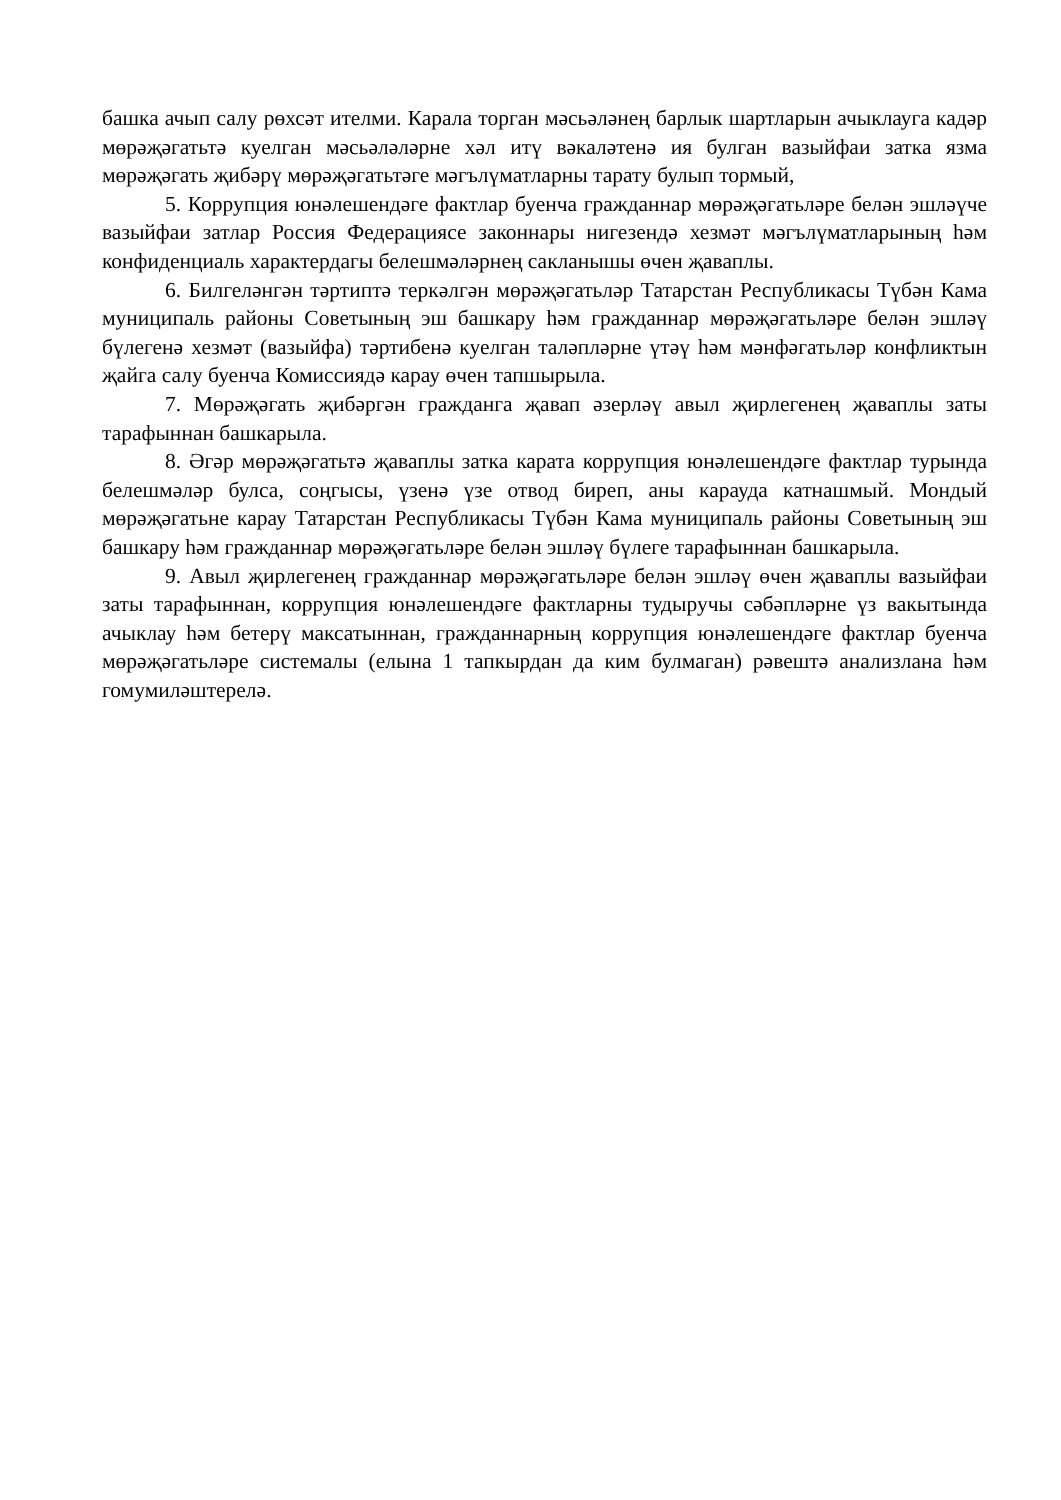башка ачып салу рөхсәт ителми. Карала торган мәсьәләнең барлык шартларын ачыклауга кадәр мөрәҗәгатьтә куелган мәсьәләләрне хәл итү вәкаләтенә ия булган вазыйфаи затка язма мөрәҗәгать җибәрү мөрәҗәгатьтәге мәгълүматларны тарату булып тормый,
5. Коррупция юнәлешендәге фактлар буенча гражданнар мөрәҗәгатьләре белән эшләүче вазыйфаи затлар Россия Федерациясе законнары нигезендә хезмәт мәгълүматларының һәм конфиденциаль характердагы белешмәләрнең сакланышы өчен җаваплы.
6. Билгеләнгән тәртиптә теркәлгән мөрәҗәгатьләр Татарстан Республикасы Түбән Кама муниципаль районы Советының эш башкару һәм гражданнар мөрәҗәгатьләре белән эшләү бүлегенә хезмәт (вазыйфа) тәртибенә куелган таләпләрне үтәү һәм мәнфәгатьләр конфликтын җайга салу буенча Комиссиядә карау өчен тапшырыла.
7. Мөрәҗәгать җибәргән гражданга җавап әзерләү авыл җирлегенең җаваплы заты тарафыннан башкарыла.
8. Әгәр мөрәҗәгатьтә җаваплы затка карата коррупция юнәлешендәге фактлар турында белешмәләр булса, соңгысы, үзенә үзе отвод биреп, аны карауда катнашмый. Мондый мөрәҗәгатьне карау Татарстан Республикасы Түбән Кама муниципаль районы Советының эш башкару һәм гражданнар мөрәҗәгатьләре белән эшләү бүлеге тарафыннан башкарыла.
9. Авыл җирлегенең гражданнар мөрәҗәгатьләре белән эшләү өчен җаваплы вазыйфаи заты тарафыннан, коррупция юнәлешендәге фактларны тудыручы сәбәпләрне үз вакытында ачыклау һәм бетерү максатыннан, гражданнарның коррупция юнәлешендәге фактлар буенча мөрәҗәгатьләре системалы (елына 1 тапкырдан да ким булмаган) рәвештә анализлана һәм гомумиләштерелә.